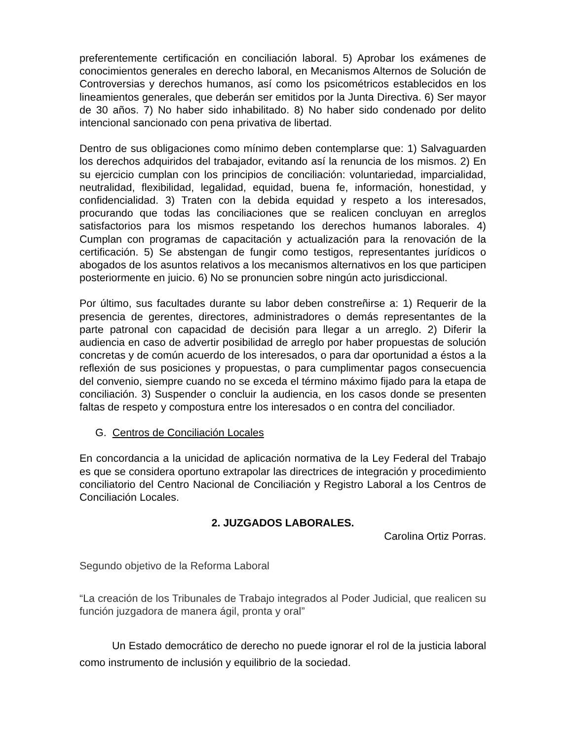preferentemente certificación en conciliación laboral. 5) Aprobar los exámenes de conocimientos generales en derecho laboral, en Mecanismos Alternos de Solución de Controversias y derechos humanos, así como los psicométricos establecidos en los lineamientos generales, que deberán ser emitidos por la Junta Directiva. 6) Ser mayor de 30 años. 7) No haber sido inhabilitado. 8) No haber sido condenado por delito intencional sancionado con pena privativa de libertad.
Dentro de sus obligaciones como mínimo deben contemplarse que: 1) Salvaguarden los derechos adquiridos del trabajador, evitando así la renuncia de los mismos. 2) En su ejercicio cumplan con los principios de conciliación: voluntariedad, imparcialidad, neutralidad, flexibilidad, legalidad, equidad, buena fe, información, honestidad, y confidencialidad. 3) Traten con la debida equidad y respeto a los interesados, procurando que todas las conciliaciones que se realicen concluyan en arreglos satisfactorios para los mismos respetando los derechos humanos laborales. 4) Cumplan con programas de capacitación y actualización para la renovación de la certificación. 5) Se abstengan de fungir como testigos, representantes jurídicos o abogados de los asuntos relativos a los mecanismos alternativos en los que participen posteriormente en juicio. 6) No se pronuncien sobre ningún acto jurisdiccional.
Por último, sus facultades durante su labor deben constreñirse a: 1) Requerir de la presencia de gerentes, directores, administradores o demás representantes de la parte patronal con capacidad de decisión para llegar a un arreglo. 2) Diferir la audiencia en caso de advertir posibilidad de arreglo por haber propuestas de solución concretas y de común acuerdo de los interesados, o para dar oportunidad a éstos a la reflexión de sus posiciones y propuestas, o para cumplimentar pagos consecuencia del convenio, siempre cuando no se exceda el término máximo fijado para la etapa de conciliación. 3) Suspender o concluir la audiencia, en los casos donde se presenten faltas de respeto y compostura entre los interesados o en contra del conciliador.
G. Centros de Conciliación Locales
En concordancia a la unicidad de aplicación normativa de la Ley Federal del Trabajo es que se considera oportuno extrapolar las directrices de integración y procedimiento conciliatorio del Centro Nacional de Conciliación y Registro Laboral a los Centros de Conciliación Locales.
2. JUZGADOS LABORALES.
Carolina Ortiz Porras.
Segundo objetivo de la Reforma Laboral
“La creación de los Tribunales de Trabajo integrados al Poder Judicial, que realicen su función juzgadora de manera ágil, pronta y oral”
Un Estado democrático de derecho no puede ignorar el rol de la justicia laboral como instrumento de inclusión y equilibrio de la sociedad.